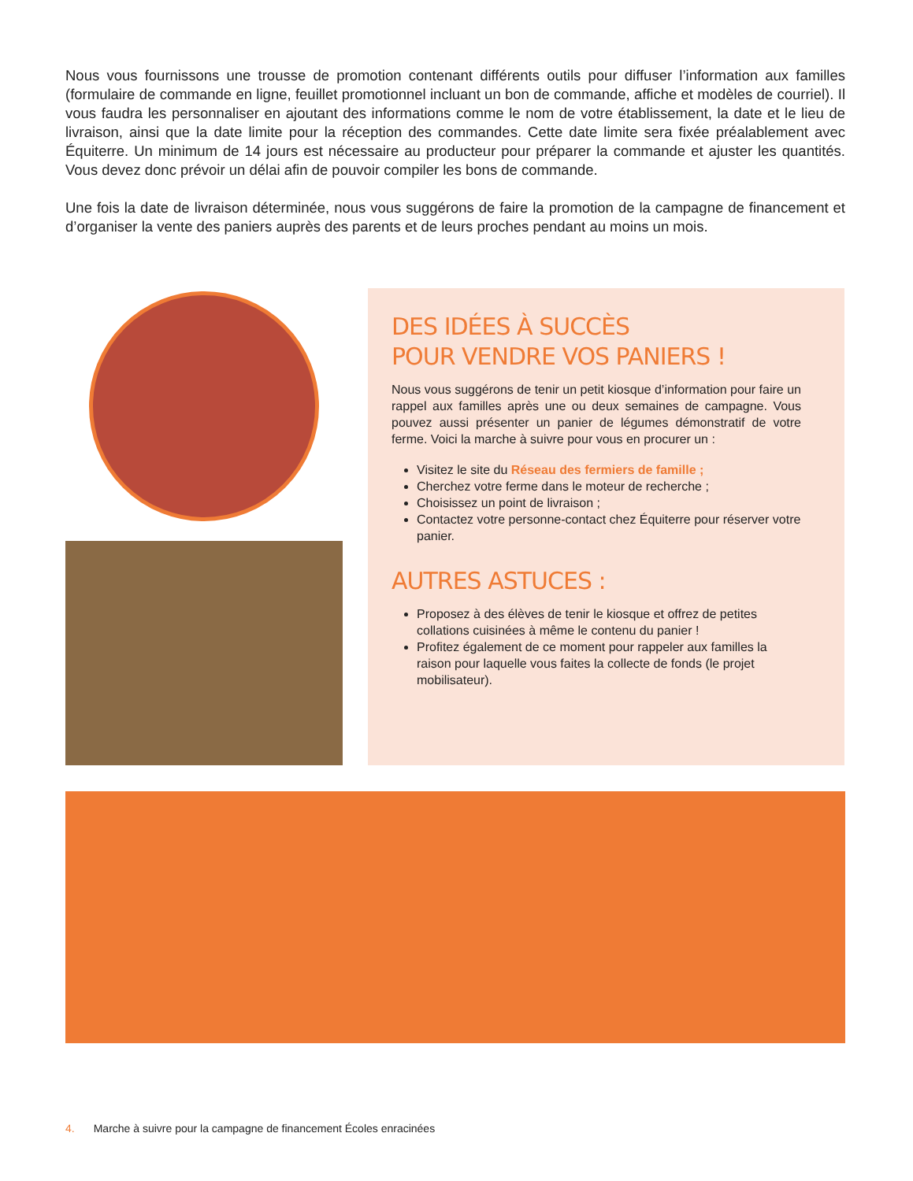Nous vous fournissons une trousse de promotion contenant différents outils pour diffuser l’information aux familles (formulaire de commande en ligne, feuillet promotionnel incluant un bon de commande, affiche et modèles de courriel). Il vous faudra les personnaliser en ajoutant des informations comme le nom de votre établissement, la date et le lieu de livraison, ainsi que la date limite pour la réception des commandes. Cette date limite sera fixée préalablement avec Équiterre. Un minimum de 14 jours est nécessaire au producteur pour préparer la commande et ajuster les quantités. Vous devez donc prévoir un délai afin de pouvoir compiler les bons de commande.
Une fois la date de livraison déterminée, nous vous suggérons de faire la promotion de la campagne de financement et d’organiser la vente des paniers auprès des parents et de leurs proches pendant au moins un mois.
DES IDÉES À SUCCÈS
POUR VENDRE VOS PANIERS !
Nous vous suggérons de tenir un petit kiosque d’information pour faire un rappel aux familles après une ou deux semaines de campagne. Vous pouvez aussi présenter un panier de légumes démonstratif de votre ferme. Voici la marche à suivre pour vous en procurer un :
Visitez le site du Réseau des fermiers de famille ;
Cherchez votre ferme dans le moteur de recherche ;
Choisissez un point de livraison ;
Contactez votre personne-contact chez Équiterre pour réserver votre panier.
AUTRES ASTUCES :
Proposez à des élèves de tenir le kiosque et offrez de petites collations cuisinées à même le contenu du panier !
Profitez également de ce moment pour rappeler aux familles la raison pour laquelle vous faites la collecte de fonds (le projet mobilisateur).
4. Marche à suivre pour la campagne de financement Écoles enracinées